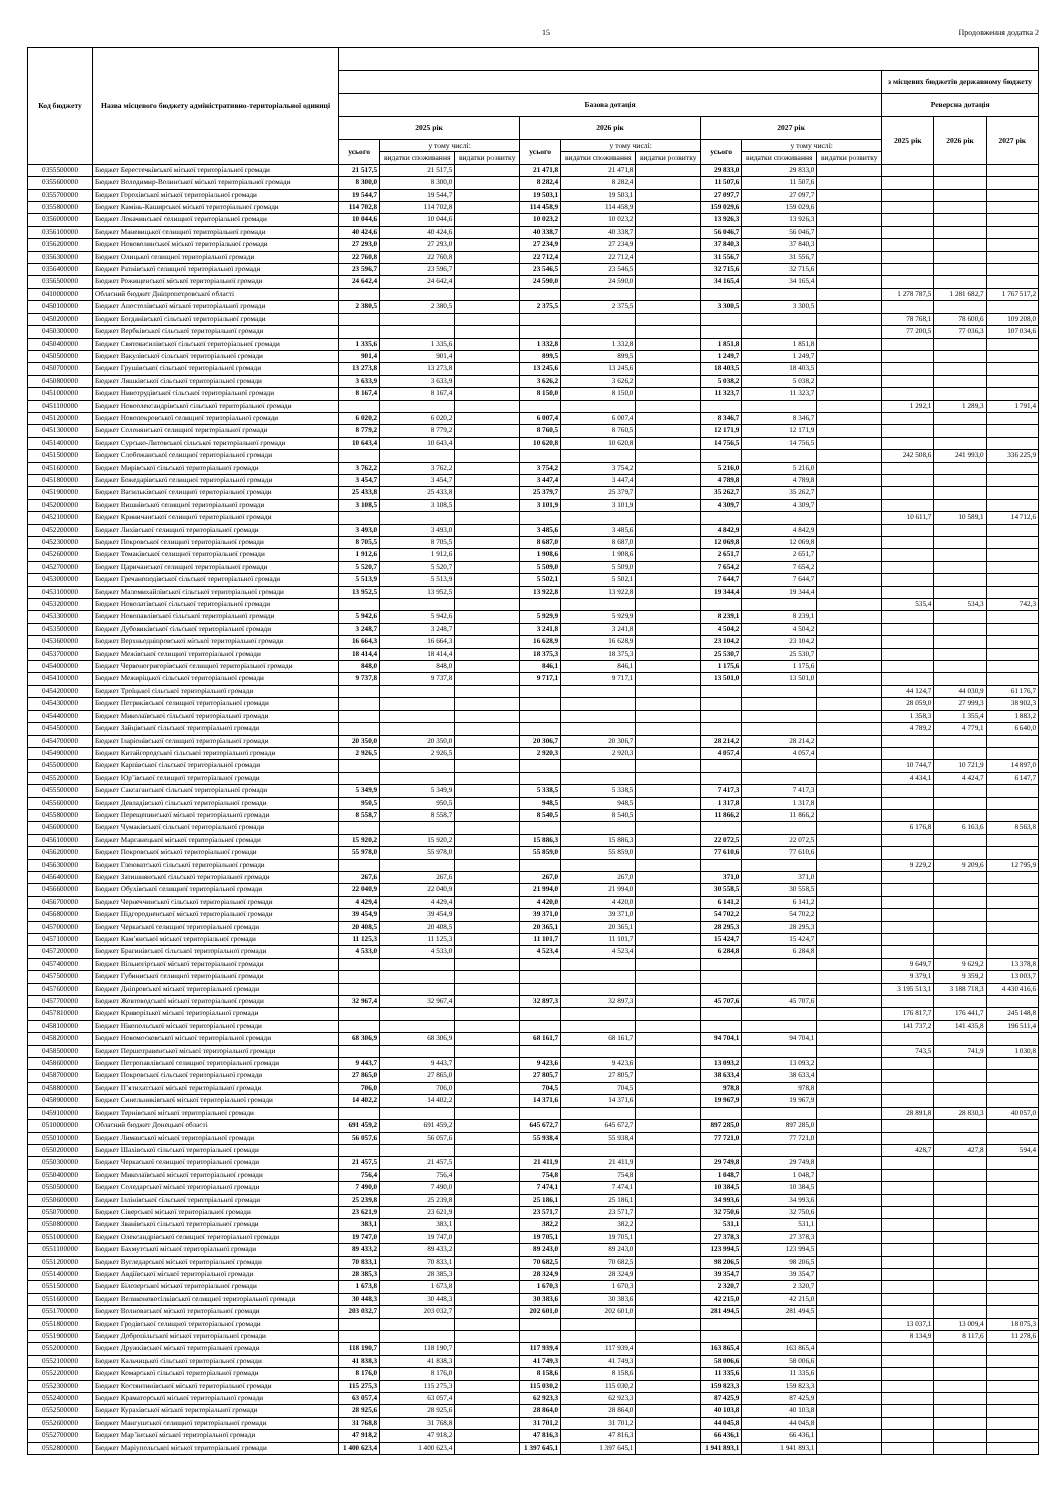15 Продовження додатка 2
| Код бюджету | Назва місцевого бюджету адміністративно-територіальної одиниці | | | | | | | | | | | | |
| --- | --- | --- | --- | --- | --- | --- | --- | --- | --- | --- | --- | --- | --- |
| | | | | | | | | | | | з місцевих бюджетів державному бюджету | | |
| | | Базова дотація | | | | | | | | | Реверсна дотація | | |
| | | 2025 рік | | | 2026 рік | | | 2027 рік | | | 2025 рік | 2026 рік | 2027 рік |
| | | усього | у тому числі: | | усього | у тому числі: | | усього | у тому числі: | | | | |
| | | | видатки споживання | видатки розвитку | | видатки споживання | видатки розвитку | | видатки споживання | видатки розвитку | | | |
| 0355500000 | Бюджет Берестечківської міської територіальної громади | 21 517,5 | 21 517,5 | | 21 471,8 | 21 471,8 | | 29 833,0 | 29 833,0 | | | | |
| 0355600000 | Бюджет Володимир-Волинської міської територіальної громади | 8 300,0 | 8 300,0 | | 8 282,4 | 8 282,4 | | 11 507,6 | 11 507,6 | | | | |
| 0355700000 | Бюджет Горохівської міської територіальної громади | 19 544,7 | 19 544,7 | | 19 503,1 | 19 503,1 | | 27 097,7 | 27 097,7 | | | | |
| 0355800000 | Бюджет Камінь-Каширської міської територіальної громади | 114 702,8 | 114 702,8 | | 114 458,9 | 114 458,9 | | 159 029,6 | 159 029,6 | | | | |
| 0356000000 | Бюджет Локачинської селищної територіальної громади | 10 044,6 | 10 044,6 | | 10 023,2 | 10 023,2 | | 13 926,3 | 13 926,3 | | | | |
| 0356100000 | Бюджет Маневицької селищної територіальної громади | 40 424,6 | 40 424,6 | | 40 338,7 | 40 338,7 | | 56 046,7 | 56 046,7 | | | | |
| 0356200000 | Бюджет Нововолинської міської територіальної громади | 27 293,0 | 27 293,0 | | 27 234,9 | 27 234,9 | | 37 840,3 | 37 840,3 | | | | |
| 0356300000 | Бюджет Олицької селищної територіальної громади | 22 760,8 | 22 760,8 | | 22 712,4 | 22 712,4 | | 31 556,7 | 31 556,7 | | | | |
| 0356400000 | Бюджет Ратнівської селищної територіальної громади | 23 596,7 | 23 596,7 | | 23 546,5 | 23 546,5 | | 32 715,6 | 32 715,6 | | | | |
| 0356500000 | Бюджет Рожищенської міської територіальної громади | 24 642,4 | 24 642,4 | | 24 590,0 | 24 590,0 | | 34 165,4 | 34 165,4 | | | | |
| 0410000000 | Обласний бюджет Дніпропетровської області | | | | | | | | | | 1 278 787,5 | 1 281 682,7 | 1 767 517,2 |
| 0450100000 | Бюджет Апостолівської міської територіальної громади | 2 380,5 | 2 380,5 | | 2 375,5 | 2 375,5 | | 3 300,5 | 3 300,5 | | | | |
| 0450200000 | Бюджет Богданівської сільської територіальної громади | | | | | | | | | | 78 768,1 | 78 600,6 | 109 208,0 |
| 0450300000 | Бюджет Вербківської сільської територіальної громади | | | | | | | | | | 77 200,5 | 77 036,3 | 107 034,6 |
| 0450400000 | Бюджет Святовасилівської сільської територіальної громади | 1 335,6 | 1 335,6 | | 1 332,8 | 1 332,8 | | 1 851,8 | 1 851,8 | | | | |
| 0450500000 | Бюджет Вакулівської сільської територіальної громади | 901,4 | 901,4 | | 899,5 | 899,5 | | 1 249,7 | 1 249,7 | | | | |
| 0450700000 | Бюджет Грушівської сільської територіальної громади | 13 273,8 | 13 273,8 | | 13 245,6 | 13 245,6 | | 18 403,5 | 18 403,5 | | | | |
| 0450800000 | Бюджет Ляшківської сільської територіальної громади | 3 633,9 | 3 633,9 | | 3 626,2 | 3 626,2 | | 5 038,2 | 5 038,2 | | | | |
| 0451000000 | Бюджет Нивотрудівської сільської територіальної громади | 8 167,4 | 8 167,4 | | 8 150,0 | 8 150,0 | | 11 323,7 | 11 323,7 | | | | |
| 0451100000 | Бюджет Новоолександрівської сільської територіальної громади | | | | | | | | | | 1 292,1 | 1 289,3 | 1 791,4 |
| 0451200000 | Бюджет Новопокровської селищної територіальної громади | 6 020,2 | 6 020,2 | | 6 007,4 | 6 007,4 | | 8 346,7 | 8 346,7 | | | | |
| 0451300000 | Бюджет Солонянської селищної територіальної громади | 8 779,2 | 8 779,2 | | 8 760,5 | 8 760,5 | | 12 171,9 | 12 171,9 | | | | |
| 0451400000 | Бюджет Сурсько-Литовської сільської територіальної громади | 10 643,4 | 10 643,4 | | 10 620,8 | 10 620,8 | | 14 756,5 | 14 756,5 | | | | |
| 0451500000 | Бюджет Слобожанської селищної територіальної громади | | | | | | | | | | 242 508,6 | 241 993,0 | 336 225,9 |
| 0451600000 | Бюджет Мирівської сільської територіальної громади | 3 762,2 | 3 762,2 | | 3 754,2 | 3 754,2 | | 5 216,0 | 5 216,0 | | | | |
| 0451800000 | Бюджет Божедарівської селищної територіальної громади | 3 454,7 | 3 454,7 | | 3 447,4 | 3 447,4 | | 4 789,8 | 4 789,8 | | | | |
| 0451900000 | Бюджет Васильківської селищної територіальної громади | 25 433,8 | 25 433,8 | | 25 379,7 | 25 379,7 | | 35 262,7 | 35 262,7 | | | | |
| 0452000000 | Бюджет Вишнівської селищної територіальної громади | 3 108,5 | 3 108,5 | | 3 101,9 | 3 101,9 | | 4 309,7 | 4 309,7 | | | | |
| 0452100000 | Бюджет Криничанської селищної територіальної громади | | | | | | | | | | 10 611,7 | 10 589,1 | 14 712,6 |
| 0452200000 | Бюджет Лихівської селищної територіальної громади | 3 493,0 | 3 493,0 | | 3 485,6 | 3 485,6 | | 4 842,9 | 4 842,9 | | | | |
| 0452300000 | Бюджет Покровської селищної територіальної громади | 8 705,5 | 8 705,5 | | 8 687,0 | 8 687,0 | | 12 069,8 | 12 069,8 | | | | |
| 0452600000 | Бюджет Томаківської селищної територіальної громади | 1 912,6 | 1 912,6 | | 1 908,6 | 1 908,6 | | 2 651,7 | 2 651,7 | | | | |
| 0452700000 | Бюджет Царичанської селищної територіальної громади | 5 520,7 | 5 520,7 | | 5 509,0 | 5 509,0 | | 7 654,2 | 7 654,2 | | | | |
| 0453000000 | Бюджет Гречаноподівської сільської територіальної громади | 5 513,9 | 5 513,9 | | 5 502,1 | 5 502,1 | | 7 644,7 | 7 644,7 | | | | |
| 0453100000 | Бюджет Маломихайлівської сільської територіальної громади | 13 952,5 | 13 952,5 | | 13 922,8 | 13 922,8 | | 19 344,4 | 19 344,4 | | | | |
| 0453200000 | Бюджет Новолатівської сільської територіальної громади | | | | | | | | | | 535,4 | 534,3 | 742,3 |
| 0453300000 | Бюджет Новопавлівської сільської територіальної громади | 5 942,6 | 5 942,6 | | 5 929,9 | 5 929,9 | | 8 239,1 | 8 239,1 | | | | |
| 0453500000 | Бюджет Дубовиківської сільської територіальної громади | 3 248,7 | 3 248,7 | | 3 241,8 | 3 241,8 | | 4 504,2 | 4 504,2 | | | | |
| 0453600000 | Бюджет Верхньодніпровської міської територіальної громади | 16 664,3 | 16 664,3 | | 16 628,9 | 16 628,9 | | 23 104,2 | 23 104,2 | | | | |
| 0453700000 | Бюджет Межівської селищної територіальної громади | 18 414,4 | 18 414,4 | | 18 375,3 | 18 375,3 | | 25 530,7 | 25 530,7 | | | | |
| 0454000000 | Бюджет Червоногригорівської селищної територіальної громади | 848,0 | 848,0 | | 846,1 | 846,1 | | 1 175,6 | 1 175,6 | | | | |
| 0454100000 | Бюджет Межиріцької сільської територіальної громади | 9 737,8 | 9 737,8 | | 9 717,1 | 9 717,1 | | 13 501,0 | 13 501,0 | | | | |
| 0454200000 | Бюджет Троїцької сільської територіальної громади | | | | | | | | | | 44 124,7 | 44 030,9 | 61 176,7 |
| 0454300000 | Бюджет Петриківської селищної територіальної громади | | | | | | | | | | 28 059,0 | 27 999,3 | 38 902,3 |
| 0454400000 | Бюджет Миколаївської сільської територіальної громади | | | | | | | | | | 1 358,3 | 1 355,4 | 1 883,2 |
| 0454500000 | Бюджет Зайцівської сільської територіальної громади | | | | | | | | | | 4 789,2 | 4 779,1 | 6 640,0 |
| 0454700000 | Бюджет Іларіонівської селищної територіальної громади | 20 350,0 | 20 350,0 | | 20 306,7 | 20 306,7 | | 28 214,2 | 28 214,2 | | | | |
| 0454900000 | Бюджет Китайгородської сільської територіальної громади | 2 926,5 | 2 926,5 | | 2 920,3 | 2 920,3 | | 4 057,4 | 4 057,4 | | | | |
| 0455000000 | Бюджет Карпівської сільської територіальної громади | | | | | | | | | | 10 744,7 | 10 721,9 | 14 897,0 |
| 0455200000 | Бюджет Юр’ївської селищної територіальної громади | | | | | | | | | | 4 434,1 | 4 424,7 | 6 147,7 |
| 0455500000 | Бюджет Саксаганської сільської територіальної громади | 5 349,9 | 5 349,9 | | 5 338,5 | 5 338,5 | | 7 417,3 | 7 417,3 | | | | |
| 0455600000 | Бюджет Девладівської сільської територіальної громади | 950,5 | 950,5 | | 948,5 | 948,5 | | 1 317,8 | 1 317,8 | | | | |
| 0455800000 | Бюджет Перещепинської міської територіальної громади | 8 558,7 | 8 558,7 | | 8 540,5 | 8 540,5 | | 11 866,2 | 11 866,2 | | | | |
| 0456000000 | Бюджет Чумаківської сільської територіальної громади | | | | | | | | | | 6 176,8 | 6 163,6 | 8 563,8 |
| 0456100000 | Бюджет Марганецької міської територіальної громади | 15 920,2 | 15 920,2 | | 15 886,3 | 15 886,3 | | 22 072,5 | 22 072,5 | | | | |
| 0456200000 | Бюджет Покровської міської територіальної громади | 55 978,0 | 55 978,0 | | 55 859,0 | 55 859,0 | | 77 610,6 | 77 610,6 | | | | |
| 0456300000 | Бюджет Глеюватської сільської територіальної громади | | | | | | | | | | 9 229,2 | 9 209,6 | 12 795,9 |
| 0456400000 | Бюджет Затишнянської сільської територіальної громади | 267,6 | 267,6 | | 267,0 | 267,0 | | 371,0 | 371,0 | | | | |
| 0456600000 | Бюджет Обухівської селищної територіальної громади | 22 040,9 | 22 040,9 | | 21 994,0 | 21 994,0 | | 30 558,5 | 30 558,5 | | | | |
| 0456700000 | Бюджет Чернеччинської сільської територіальної громади | 4 429,4 | 4 429,4 | | 4 420,0 | 4 420,0 | | 6 141,2 | 6 141,2 | | | | |
| 0456800000 | Бюджет Підгородненської міської територіальної громади | 39 454,9 | 39 454,9 | | 39 371,0 | 39 371,0 | | 54 702,2 | 54 702,2 | | | | |
| 0457000000 | Бюджет Черкаської селищної територіальної громади | 20 408,5 | 20 408,5 | | 20 365,1 | 20 365,1 | | 28 295,3 | 28 295,3 | | | | |
| 0457100000 | Бюджет Кам’янської міської територіальної громади | 11 125,3 | 11 125,3 | | 11 101,7 | 11 101,7 | | 15 424,7 | 15 424,7 | | | | |
| 0457200000 | Бюджет Брагинівської сільської територіальної громади | 4 533,0 | 4 533,0 | | 4 523,4 | 4 523,4 | | 6 284,8 | 6 284,8 | | | | |
| 0457400000 | Бюджет Вільногірської міської територіальної громади | | | | | | | | | | 9 649,7 | 9 629,2 | 13 378,8 |
| 0457500000 | Бюджет Губиниської селищної територіальної громади | | | | | | | | | | 9 379,1 | 9 359,2 | 13 003,7 |
| 0457600000 | Бюджет Дніпровської міської територіальної громади | | | | | | | | | | 3 195 513,1 | 3 188 718,3 | 4 430 416,6 |
| 0457700000 | Бюджет Жовтоводської міської територіальної громади | 32 967,4 | 32 967,4 | | 32 897,3 | 32 897,3 | | 45 707,6 | 45 707,6 | | | | |
| 0457810000 | Бюджет Криворізької міської територіальної громади | | | | | | | | | | 176 817,7 | 176 441,7 | 245 148,8 |
| 0458100000 | Бюджет Нікопольської міської територіальної громади | | | | | | | | | | 141 737,2 | 141 435,8 | 196 511,4 |
| 0458200000 | Бюджет Новомосковської міської територіальної громади | 68 306,9 | 68 306,9 | | 68 161,7 | 68 161,7 | | 94 704,1 | 94 704,1 | | | | |
| 0458500000 | Бюджет Першотравенської міської територіальної громади | | | | | | | | | | 743,5 | 741,9 | 1 030,8 |
| 0458600000 | Бюджет Петропавлівської селищної територіальної громади | 9 443,7 | 9 443,7 | | 9 423,6 | 9 423,6 | | 13 093,2 | 13 093,2 | | | | |
| 0458700000 | Бюджет Покровської сільської територіальної громади | 27 865,0 | 27 865,0 | | 27 805,7 | 27 805,7 | | 38 633,4 | 38 633,4 | | | | |
| 0458800000 | Бюджет П’ятихатської міської територіальної громади | 706,0 | 706,0 | | 704,5 | 704,5 | | 978,8 | 978,8 | | | | |
| 0458900000 | Бюджет Синельниківської міської територіальної громади | 14 402,2 | 14 402,2 | | 14 371,6 | 14 371,6 | | 19 967,9 | 19 967,9 | | | | |
| 0459100000 | Бюджет Тернівської міської територіальної громади | | | | | | | | | | 28 891,8 | 28 830,3 | 40 057,0 |
| 0510000000 | Обласний бюджет Донецької області | 691 459,2 | 691 459,2 | | 645 672,7 | 645 672,7 | | 897 285,0 | 897 285,0 | | | | |
| 0550100000 | Бюджет Лиманської міської територіальної громади | 56 057,6 | 56 057,6 | | 55 938,4 | 55 938,4 | | 77 721,0 | 77 721,0 | | | | |
| 0550200000 | Бюджет Шахівської сільської територіальної громади | | | | | | | | | | 428,7 | 427,8 | 594,4 |
| 0550300000 | Бюджет Черкаської селищної територіальної громади | 21 457,5 | 21 457,5 | | 21 411,9 | 21 411,9 | | 29 749,8 | 29 749,8 | | | | |
| 0550400000 | Бюджет Миколаївської міської територіальної громади | 756,4 | 756,4 | | 754,8 | 754,8 | | 1 048,7 | 1 048,7 | | | | |
| 0550500000 | Бюджет Соледарської міської територіальної громади | 7 490,0 | 7 490,0 | | 7 474,1 | 7 474,1 | | 10 384,5 | 10 384,5 | | | | |
| 0550600000 | Бюджет Іллінівської сільської територіальної громади | 25 239,8 | 25 239,8 | | 25 186,1 | 25 186,1 | | 34 993,6 | 34 993,6 | | | | |
| 0550700000 | Бюджет Сіверської міської територіальної громади | 23 621,9 | 23 621,9 | | 23 571,7 | 23 571,7 | | 32 750,6 | 32 750,6 | | | | |
| 0550800000 | Бюджет Званівської сільської територіальної громади | 383,1 | 383,1 | | 382,2 | 382,2 | | 531,1 | 531,1 | | | | |
| 0551000000 | Бюджет Олександрівської селищної територіальної громади | 19 747,0 | 19 747,0 | | 19 705,1 | 19 705,1 | | 27 378,3 | 27 378,3 | | | | |
| 0551100000 | Бюджет Бахмутської міської територіальної громади | 89 433,2 | 89 433,2 | | 89 243,0 | 89 243,0 | | 123 994,5 | 123 994,5 | | | | |
| 0551200000 | Бюджет Вугледарської міської територіальної громади | 70 833,1 | 70 833,1 | | 70 682,5 | 70 682,5 | | 98 206,5 | 98 206,5 | | | | |
| 0551400000 | Бюджет Авдіївської міської територіальної громади | 28 385,3 | 28 385,3 | | 28 324,9 | 28 324,9 | | 39 354,7 | 39 354,7 | | | | |
| 0551500000 | Бюджет Білозерської міської територіальної громади | 1 673,8 | 1 673,8 | | 1 670,3 | 1 670,3 | | 2 320,7 | 2 320,7 | | | | |
| 0551600000 | Бюджет Великоновосілківської селищної територіальної громади | 30 448,3 | 30 448,3 | | 30 383,6 | 30 383,6 | | 42 215,0 | 42 215,0 | | | | |
| 0551700000 | Бюджет Волноваської міської територіальної громади | 203 032,7 | 203 032,7 | | 202 601,0 | 202 601,0 | | 281 494,5 | 281 494,5 | | | | |
| 0551800000 | Бюджет Гродівської селищної територіальної громади | | | | | | | | | | 13 037,1 | 13 009,4 | 18 075,3 |
| 0551900000 | Бюджет Добропільської міської територіальної громади | | | | | | | | | | 8 134,9 | 8 117,6 | 11 278,6 |
| 0552000000 | Бюджет Дружківської міської територіальної громади | 118 190,7 | 118 190,7 | | 117 939,4 | 117 939,4 | | 163 865,4 | 163 865,4 | | | | |
| 0552100000 | Бюджет Кальчицької сільської територіальної громади | 41 838,3 | 41 838,3 | | 41 749,3 | 41 749,3 | | 58 006,6 | 58 006,6 | | | | |
| 0552200000 | Бюджет Комарської сільської територіальної громади | 8 176,0 | 8 176,0 | | 8 158,6 | 8 158,6 | | 11 335,6 | 11 335,6 | | | | |
| 0552300000 | Бюджет Костянтинівської міської територіальної громади | 115 275,3 | 115 275,3 | | 115 030,2 | 115 030,2 | | 159 823,3 | 159 823,3 | | | | |
| 0552400000 | Бюджет Краматорської міської територіальної громади | 63 057,4 | 63 057,4 | | 62 923,3 | 62 923,3 | | 87 425,9 | 87 425,9 | | | | |
| 0552500000 | Бюджет Курахівської міської територіальної громади | 28 925,6 | 28 925,6 | | 28 864,0 | 28 864,0 | | 40 103,8 | 40 103,8 | | | | |
| 0552600000 | Бюджет Мангушської селищної територіальної громади | 31 768,8 | 31 768,8 | | 31 701,2 | 31 701,2 | | 44 045,8 | 44 045,8 | | | | |
| 0552700000 | Бюджет Мар’їнської міської територіальної громади | 47 918,2 | 47 918,2 | | 47 816,3 | 47 816,3 | | 66 436,1 | 66 436,1 | | | | |
| 0552800000 | Бюджет Маріупольської міської територіальної громади | 1 400 623,4 | 1 400 623,4 | | 1 397 645,1 | 1 397 645,1 | | 1 941 893,1 | 1 941 893,1 | | | | |